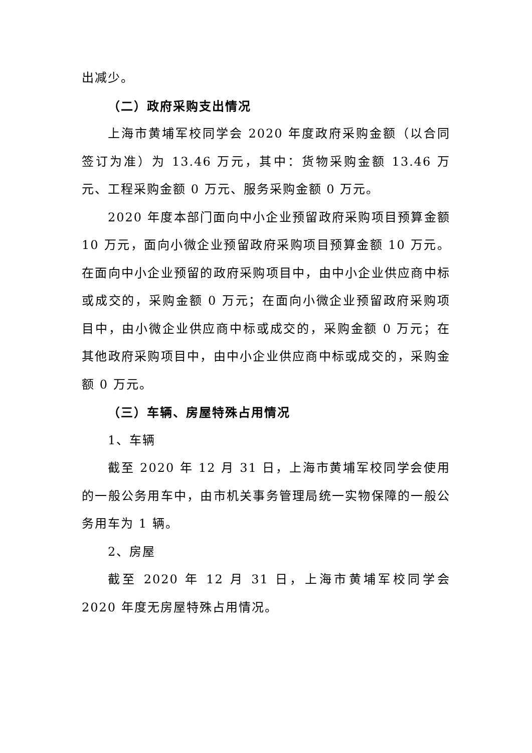出减少。
（二）政府采购支出情况
上海市黄埔军校同学会 2020 年度政府采购金额（以合同签订为准）为 13.46 万元，其中：货物采购金额 13.46 万元、工程采购金额 0 万元、服务采购金额 0 万元。
2020 年度本部门面向中小企业预留政府采购项目预算金额 10 万元，面向小微企业预留政府采购项目预算金额 10 万元。在面向中小企业预留的政府采购项目中，由中小企业供应商中标或成交的，采购金额 0 万元；在面向小微企业预留政府采购项目中，由小微企业供应商中标或成交的，采购金额 0 万元；在其他政府采购项目中，由中小企业供应商中标或成交的，采购金额 0 万元。
（三）车辆、房屋特殊占用情况
1、车辆
截至 2020 年 12 月 31 日，上海市黄埔军校同学会使用的一般公务用车中，由市机关事务管理局统一实物保障的一般公务用车为 1 辆。
2、房屋
截至 2020 年 12 月 31 日，上海市黄埔军校同学会 2020 年度无房屋特殊占用情况。